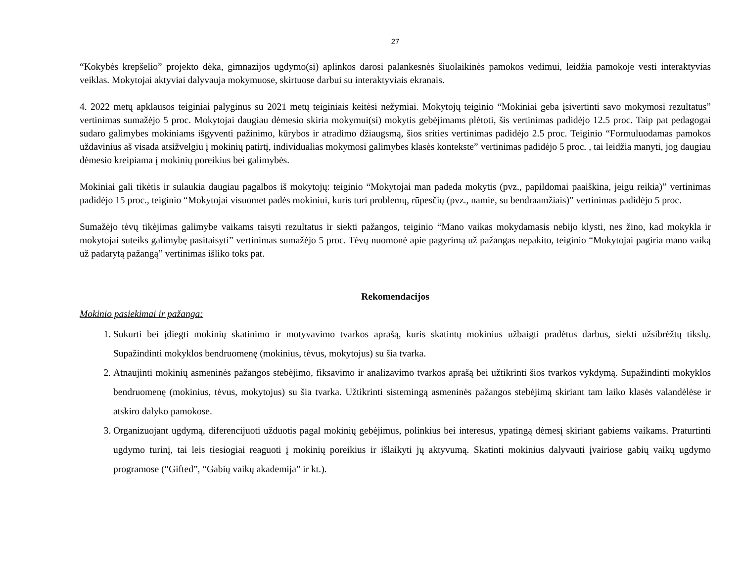27
“Kokybės krepšelio” projekto dėka, gimnazijos ugdymo(si) aplinkos darosi palankesnės šiuolaikinės pamokos vedimui, leidžia pamokoje vesti interaktyvias veiklas. Mokytojai aktyviai dalyvauja mokymuose, skirtuose darbui su interaktyviais ekranais.
4. 2022 metų apklausos teiginiai palyginus su 2021 metų teiginiais keitėsi nežymiai. Mokytojų teiginio “Mokiniai geba įsivertinti savo mokymosi rezultatus” vertinimas sumažėjo 5 proc. Mokytojai daugiau dėmesio skiria mokymui(si) mokytis gebėjimams plėtoti, šis vertinimas padidėjo 12.5 proc. Taip pat pedagogai sudaro galimybes mokiniams išgyventi pažinimo, kūrybos ir atradimo džiaugsmą, šios srities vertinimas padidėjo 2.5 proc. Teiginio “Formuluodamas pamokos uždavinius aš visada atsižvelgiu į mokinių patirtį, individualias mokymosi galimybes klasės kontekste” vertinimas padidėjo 5 proc. , tai leidžia manyti, jog daugiau dėmesio kreipiama į mokinių poreikius bei galimybės.
Mokiniai gali tikėtis ir sulaukia daugiau pagalbos iš mokytojų: teiginio “Mokytojai man padeda mokytis (pvz., papildomai paaiškina, jeigu reikia)” vertinimas padidėjo 15 proc., teiginio “Mokytojai visuomet padės mokiniui, kuris turi problemų, rūpesčių (pvz., namie, su bendraamžiais)” vertinimas padidėjo 5 proc.
Sumažėjo tėvų tikėjimas galimybe vaikams taisyti rezultatus ir siekti pažangos, teiginio “Mano vaikas mokydamasis nebijo klysti, nes žino, kad mokykla ir mokytojai suteiks galimybę pasitaisyti” vertinimas sumažėjo 5 proc. Tėvų nuomonė apie pagyrimą už pažangas nepakito, teiginio “Mokytojai pagiria mano vaiką už padarytą pažangą” vertinimas išliko toks pat.
Rekomendacijos
Mokinio pasiekimai ir pažanga:
1. Sukurti bei įdiegti mokinių skatinimo ir motyvavimo tvarkos aprašą, kuris skatintų mokinius užbaigti pradėtus darbus, siekti užsibrėžtų tikslų. Supažindinti mokyklos bendruomenę (mokinius, tėvus, mokytojus) su šia tvarka.
2. Atnaujinti mokinių asmeninės pažangos stebėjimo, fiksavimo ir analizavimo tvarkos aprašą bei užtikrinti šios tvarkos vykdymą. Supažindinti mokyklos bendruomenę (mokinius, tėvus, mokytojus) su šia tvarka. Užtikrinti sistemingą asmeninės pažangos stebėjimą skiriant tam laiko klasės valandėlėse ir atskiro dalyko pamokose.
3. Organizuojant ugdymą, diferencijuoti užduotis pagal mokinių gebėjimus, polinkius bei interesus, ypatingą dėmesį skiriant gabiems vaikams. Praturtinti ugdymo turinį, tai leis tiesiogiai reaguoti į mokinių poreikius ir išlaikyti jų aktyvumą. Skatinti mokinius dalyvauti įvairiose gabių vaikų ugdymo programose (“Gifted”, “Gabių vaikų akademija” ir kt.).